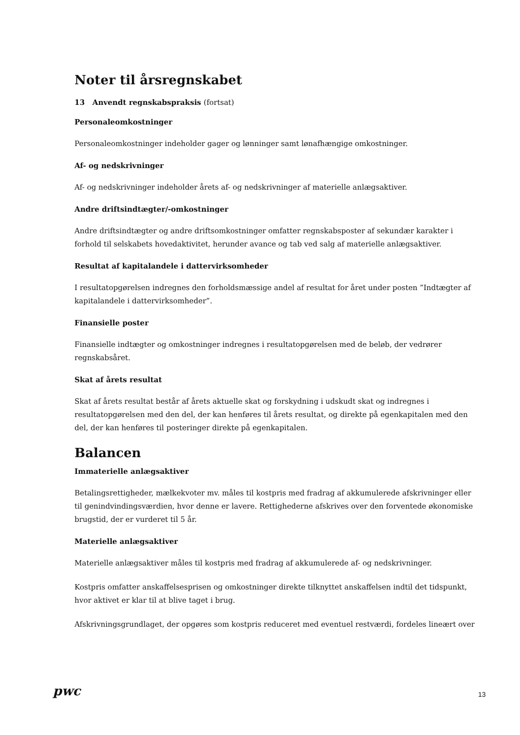Noter til årsregnskabet
13 Anvendt regnskabspraksis (fortsat)
Personaleomkostninger
Personaleomkostninger indeholder gager og lønninger samt lønafhængige omkostninger.
Af- og nedskrivninger
Af- og nedskrivninger indeholder årets af- og nedskrivninger af materielle anlægsaktiver.
Andre driftsindtægter/-omkostninger
Andre driftsindtægter og andre driftsomkostninger omfatter regnskabsposter af sekundær karakter i forhold til selskabets hovedaktivitet, herunder avance og tab ved salg af materielle anlægsaktiver.
Resultat af kapitalandele i dattervirksomheder
I resultatopgørelsen indregnes den forholdsmæssige andel af resultat for året under posten ”Indtægter af kapitalandele i dattervirksomheder”.
Finansielle poster
Finansielle indtægter og omkostninger indregnes i resultatopgørelsen med de beløb, der vedrører regnskabsåret.
Skat af årets resultat
Skat af årets resultat består af årets aktuelle skat og forskydning i udskudt skat og indregnes i resultatopgørelsen med den del, der kan henføres til årets resultat, og direkte på egenkapitalen med den del, der kan henføres til posteringer direkte på egenkapitalen.
Balancen
Immaterielle anlægsaktiver
Betalingsrettigheder, mælkekvoter mv. måles til kostpris med fradrag af akkumulerede afskrivninger eller til genindvindingsværdien, hvor denne er lavere. Rettighederne afskrives over den forventede økonomiske brugstid, der er vurderet til 5 år.
Materielle anlægsaktiver
Materielle anlægsaktiver måles til kostpris med fradrag af akkumulerede af- og nedskrivninger.
Kostpris omfatter anskaffelsesprisen og omkostninger direkte tilknyttet anskaffelsen indtil det tidspunkt, hvor aktivet er klar til at blive taget i brug.
Afskrivningsgrundlaget, der opgøres som kostpris reduceret med eventuel restværdi, fordeles lineært over
pwc
13